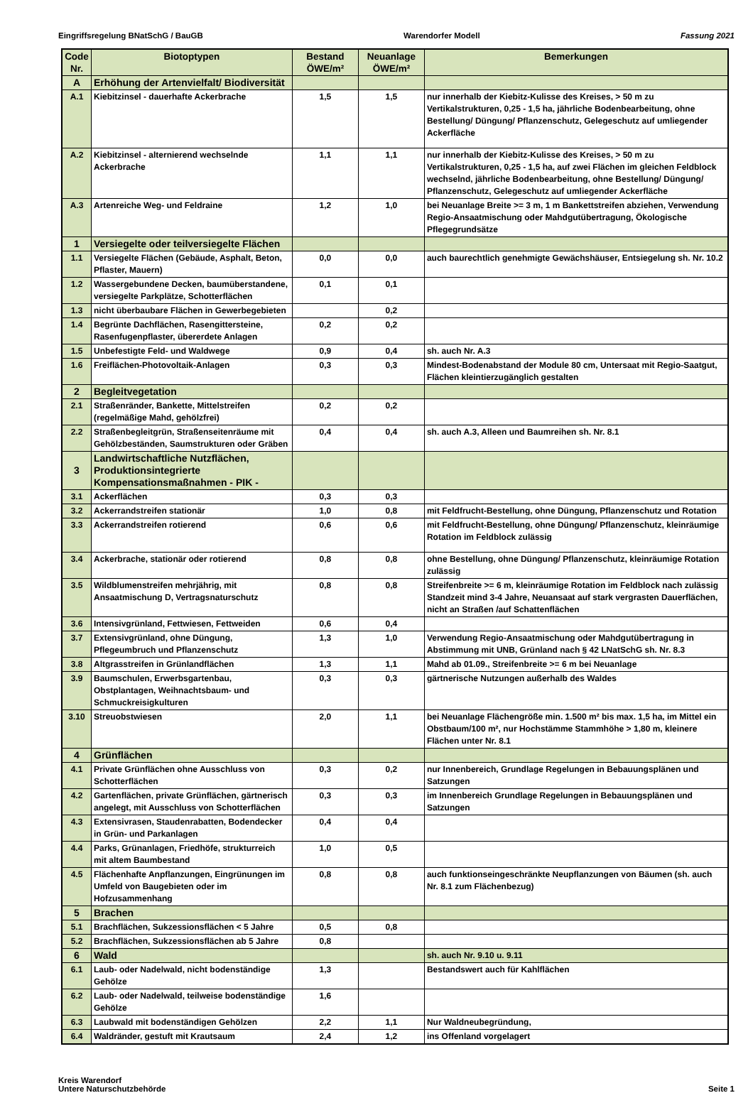Eingriffsregelung BNatSchG / BauGB Warendorfer Modell Fassung 2021
| Code Nr. | Biotoptypen | Bestand ÖWE/m² | Neuanlage ÖWE/m² | Bemerkungen |
| --- | --- | --- | --- | --- |
| A | Erhöhung der Artenvielfalt/ Biodiversität | | | |
| A.1 | Kiebitzinsel - dauerhafte Ackerbrache | 1,5 | 1,5 | nur innerhalb der Kiebitz-Kulisse des Kreises, > 50 m zu Vertikalstrukturen, 0,25 - 1,5 ha, jährliche Bodenbearbeitung, ohne Bestellung/ Düngung/ Pflanzenschutz, Gelegeschutz auf umliegender Ackerfläche |
| A.2 | Kiebitzinsel - alternierend wechselnde Ackerbrache | 1,1 | 1,1 | nur innerhalb der Kiebitz-Kulisse des Kreises, > 50 m zu Vertikalstrukturen, 0,25 - 1,5 ha, auf zwei Flächen im gleichen Feldblock wechselnd, jährliche Bodenbearbeitung, ohne Bestellung/ Düngung/ Pflanzenschutz, Gelegeschutz auf umliegender Ackerfläche |
| A.3 | Artenreiche Weg- und Feldraine | 1,2 | 1,0 | bei Neuanlage Breite >= 3 m, 1 m Bankettstreifen abziehen, Verwendung Regio-Ansaatmischung oder Mahdgutübertragung, Ökologische Pflegegrundsätze |
| 1 | Versiegelte oder teilversiegelte Flächen | | | |
| 1.1 | Versiegelte Flächen (Gebäude, Asphalt, Beton, Pflaster, Mauern) | 0,0 | 0,0 | auch baurechtlich genehmigte Gewächshäuser, Entsiegelung sh. Nr. 10.2 |
| 1.2 | Wassergebundene Decken, baumüberstandene, versiegelte Parkplätze, Schotterflächen | 0,1 | 0,1 | |
| 1.3 | nicht überbaubare Flächen in Gewerbegebieten | | 0,2 | |
| 1.4 | Begrünte Dachflächen, Rasengittersteine, Rasenfugenpflaster, übererdete Anlagen | 0,2 | 0,2 | |
| 1.5 | Unbefestigte Feld- und Waldwege | 0,9 | 0,4 | sh. auch Nr. A.3 |
| 1.6 | Freiflächen-Photovoltaik-Anlagen | 0,3 | 0,3 | Mindest-Bodenabstand der Module 80 cm, Untersaat mit Regio-Saatgut, Flächen kleintierzugänglich gestalten |
| 2 | Begleitvegetation | | | |
| 2.1 | Straßenränder, Bankette, Mittelstreifen (regelmäßige Mahd, gehölzfrei) | 0,2 | 0,2 | |
| 2.2 | Straßenbegleitgrün, Straßenseitenräume mit Gehölzbeständen, Saumstrukturen oder Gräben | 0,4 | 0,4 | sh. auch A.3, Alleen und Baumreihen sh. Nr. 8.1 |
| 3 | Landwirtschaftliche Nutzflächen, Produktionsintegrierte Kompensationsmaßnahmen - PIK - | | | |
| 3.1 | Ackerflächen | 0,3 | 0,3 | |
| 3.2 | Ackerrandstreifen stationär | 1,0 | 0,8 | mit Feldfrucht-Bestellung, ohne Düngung, Pflanzenschutz und Rotation |
| 3.3 | Ackerrandstreifen rotierend | 0,6 | 0,6 | mit Feldfrucht-Bestellung, ohne Düngung/ Pflanzenschutz, kleinräumige Rotation im Feldblock zulässig |
| 3.4 | Ackerbrache, stationär oder rotierend | 0,8 | 0,8 | ohne Bestellung, ohne Düngung/ Pflanzenschutz, kleinräumige Rotation zulässig |
| 3.5 | Wildblumenstreifen mehrjährig, mit Ansaatmischung D, Vertragsnaturschutz | 0,8 | 0,8 | Streifenbreite >= 6 m, kleinräumige Rotation im Feldblock nach zulässig Standzeit mind 3-4 Jahre, Neuansaat auf stark vergrasten Dauerflächen, nicht an Straßen /auf Schattenflächen |
| 3.6 | Intensivgrünland, Fettwiesen, Fettweiden | 0,6 | 0,4 | |
| 3.7 | Extensivgrünland, ohne Düngung, Pflegeumbruch und Pflanzenschutz | 1,3 | 1,0 | Verwendung Regio-Ansaatmischung oder Mahdgutübertragung in Abstimmung mit UNB, Grünland nach § 42 LNatSchG sh. Nr. 8.3 |
| 3.8 | Altgrasstreifen in Grünlandflächen | 1,3 | 1,1 | Mahd ab 01.09., Streifenbreite >= 6 m bei Neuanlage |
| 3.9 | Baumschulen, Erwerbsgartenbau, Obstplantagen, Weihnachtsbaum- und Schmuckreisigkulturen | 0,3 | 0,3 | gärtnerische Nutzungen außerhalb des Waldes |
| 3.10 | Streuobstwiesen | 2,0 | 1,1 | bei Neuanlage Flächengröße min. 1.500 m² bis max. 1,5 ha, im Mittel ein Obstbaum/100 m², nur Hochstämme Stammhöhe > 1,80 m, kleinere Flächen unter Nr. 8.1 |
| 4 | Grünflächen | | | |
| 4.1 | Private Grünflächen ohne Ausschluss von Schotterflächen | 0,3 | 0,2 | nur Innenbereich, Grundlage Regelungen in Bebauungsplänen und Satzungen |
| 4.2 | Gartenflächen, private Grünflächen, gärtnerisch angelegt, mit Ausschluss von Schotterflächen | 0,3 | 0,3 | im Innenbereich Grundlage Regelungen in Bebauungsplänen und Satzungen |
| 4.3 | Extensivrasen, Staudenrabatten, Bodendecker in Grün- und Parkanlagen | 0,4 | 0,4 | |
| 4.4 | Parks, Grünanlagen, Friedhöfe, strukturreich mit altem Baumbestand | 1,0 | 0,5 | |
| 4.5 | Flächenhafte Anpflanzungen, Eingrünungen im Umfeld von Baugebieten oder im Hofzusammenhang | 0,8 | 0,8 | auch funktionseingeschränkte Neupflanzungen von Bäumen (sh. auch Nr. 8.1 zum Flächenbezug) |
| 5 | Brachen | | | |
| 5.1 | Brachflächen, Sukzessionsflächen < 5 Jahre | 0,5 | 0,8 | |
| 5.2 | Brachflächen, Sukzessionsflächen ab 5 Jahre | 0,8 | | |
| 6 | Wald | | | sh. auch Nr. 9.10 u. 9.11 |
| 6.1 | Laub- oder Nadelwald, nicht bodenständige Gehölze | 1,3 | | Bestandswert auch für Kahlflächen |
| 6.2 | Laub- oder Nadelwald, teilweise bodenständige Gehölze | 1,6 | | |
| 6.3 | Laubwald mit bodenständigen Gehölzen | 2,2 | 1,1 | Nur Waldneubegründung, |
| 6.4 | Waldränder, gestuft mit Krautsaum | 2,4 | 1,2 | ins Offenland vorgelagert |
Kreis Warendorf
Untere Naturschutzbehörde Seite 1